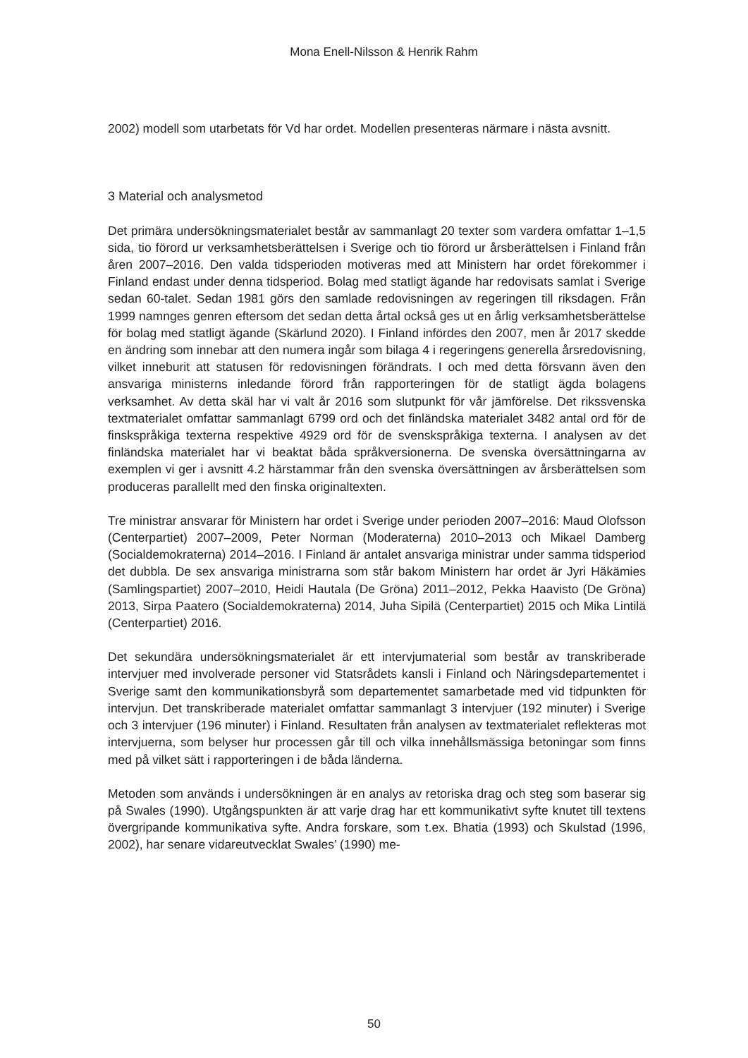Mona Enell-Nilsson & Henrik Rahm
2002) modell som utarbetats för Vd har ordet. Modellen presenteras närmare i nästa avsnitt.
3 Material och analysmetod
Det primära undersökningsmaterialet består av sammanlagt 20 texter som vardera omfattar 1–1,5 sida, tio förord ur verksamhetsberättelsen i Sverige och tio förord ur årsberättelsen i Finland från åren 2007–2016. Den valda tidsperioden motiveras med att Ministern har ordet förekommer i Finland endast under denna tidsperiod. Bolag med statligt ägande har redovisats samlat i Sverige sedan 60-talet. Sedan 1981 görs den samlade redovisningen av regeringen till riksdagen. Från 1999 namnges genren eftersom det sedan detta årtal också ges ut en årlig verksamhetsberättelse för bolag med statligt ägande (Skärlund 2020). I Finland infördes den 2007, men år 2017 skedde en ändring som innebar att den numera ingår som bilaga 4 i regeringens generella årsredovisning, vilket inneburit att statusen för redovisningen förändrats. I och med detta försvann även den ansvariga ministerns inledande förord från rapporteringen för de statligt ägda bolagens verksamhet. Av detta skäl har vi valt år 2016 som slutpunkt för vår jämförelse. Det rikssvenska textmaterialet omfattar sammanlagt 6799 ord och det finländska materialet 3482 antal ord för de finskspråkiga texterna respektive 4929 ord för de svenskspråkiga texterna. I analysen av det finländska materialet har vi beaktat båda språkversionerna. De svenska översättningarna av exemplen vi ger i avsnitt 4.2 härstammar från den svenska översättningen av årsberättelsen som produceras parallellt med den finska originaltexten.
Tre ministrar ansvarar för Ministern har ordet i Sverige under perioden 2007–2016: Maud Olofsson (Centerpartiet) 2007–2009, Peter Norman (Moderaterna) 2010–2013 och Mikael Damberg (Socialdemokraterna) 2014–2016. I Finland är antalet ansvariga ministrar under samma tidsperiod det dubbla. De sex ansvariga ministrarna som står bakom Ministern har ordet är Jyri Häkämies (Samlingspartiet) 2007–2010, Heidi Hautala (De Gröna) 2011–2012, Pekka Haavisto (De Gröna) 2013, Sirpa Paatero (Socialdemokraterna) 2014, Juha Sipilä (Centerpartiet) 2015 och Mika Lintilä (Centerpartiet) 2016.
Det sekundära undersökningsmaterialet är ett intervjumaterial som består av transkriberade intervjuer med involverade personer vid Statsrådets kansli i Finland och Näringsdepartementet i Sverige samt den kommunikationsbyrå som departementet samarbetade med vid tidpunkten för intervjun. Det transkriberade materialet omfattar sammanlagt 3 intervjuer (192 minuter) i Sverige och 3 intervjuer (196 minuter) i Finland. Resultaten från analysen av textmaterialet reflekteras mot intervjuerna, som belyser hur processen går till och vilka innehållsmässiga betoningar som finns med på vilket sätt i rapporteringen i de båda länderna.
Metoden som används i undersökningen är en analys av retoriska drag och steg som baserar sig på Swales (1990). Utgångspunkten är att varje drag har ett kommunikativt syfte knutet till textens övergripande kommunikativa syfte. Andra forskare, som t.ex. Bhatia (1993) och Skulstad (1996, 2002), har senare vidareutvecklat Swales’ (1990) me-
50